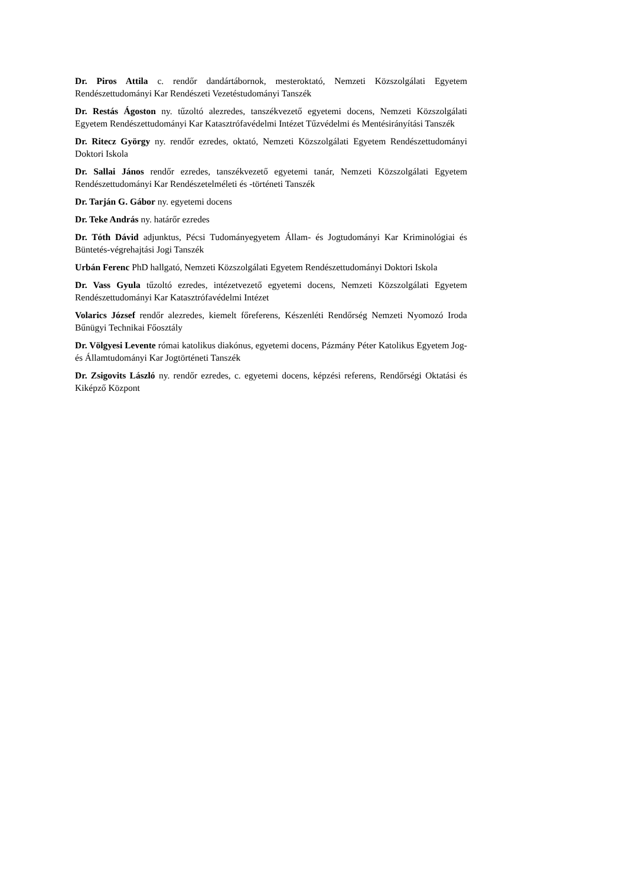Dr. Piros Attila c. rendőr dandártábornok, mesteroktató, Nemzeti Közszolgálati Egyetem Rendészettudományi Kar Rendészeti Vezetéstudományi Tanszék
Dr. Restás Ágoston ny. tűzoltó alezredes, tanszékvezető egyetemi docens, Nemzeti Közszolgálati Egyetem Rendészettudományi Kar Katasztrófavédelmi Intézet Tűzvédelmi és Mentésirányítási Tanszék
Dr. Ritecz György ny. rendőr ezredes, oktató, Nemzeti Közszolgálati Egyetem Rendészettudományi Doktori Iskola
Dr. Sallai János rendőr ezredes, tanszékvezető egyetemi tanár, Nemzeti Közszolgálati Egyetem Rendészettudományi Kar Rendészetelméleti és -történeti Tanszék
Dr. Tarján G. Gábor ny. egyetemi docens
Dr. Teke András ny. határőr ezredes
Dr. Tóth Dávid adjunktus, Pécsi Tudományegyetem Állam- és Jogtudományi Kar Kriminológiai és Büntetés-végrehajtási Jogi Tanszék
Urbán Ferenc PhD hallgató, Nemzeti Közszolgálati Egyetem Rendészettudományi Doktori Iskola
Dr. Vass Gyula tűzoltó ezredes, intézetvezető egyetemi docens, Nemzeti Közszolgálati Egyetem Rendészettudományi Kar Katasztrófavédelmi Intézet
Volarics József rendőr alezredes, kiemelt főreferens, Készenléti Rendőrség Nemzeti Nyomozó Iroda Bűnügyi Technikai Főosztály
Dr. Völgyesi Levente római katolikus diakónus, egyetemi docens, Pázmány Péter Katolikus Egyetem Jog- és Államtudományi Kar Jogtörténeti Tanszék
Dr. Zsigovits László ny. rendőr ezredes, c. egyetemi docens, képzési referens, Rendőrségi Oktatási és Kiképző Központ